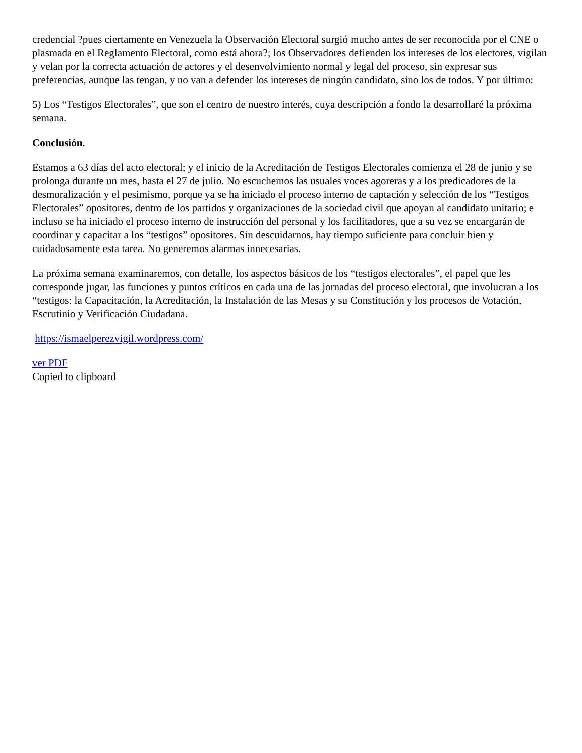credencial ?pues ciertamente en Venezuela la Observación Electoral surgió mucho antes de ser reconocida por el CNE o plasmada en el Reglamento Electoral, como está ahora?; los Observadores defienden los intereses de los electores, vigilan y velan por la correcta actuación de actores y el desenvolvimiento normal y legal del proceso, sin expresar sus preferencias, aunque las tengan, y no van a defender los intereses de ningún candidato, sino los de todos. Y por último:
5) Los “Testigos Electorales”, que son el centro de nuestro interés, cuya descripción a fondo la desarrollaré la próxima semana.
Conclusión.
Estamos a 63 días del acto electoral; y el inicio de la Acreditación de Testigos Electorales comienza el 28 de junio y se prolonga durante un mes, hasta el 27 de julio. No escuchemos las usuales voces agoreras y a los predicadores de la desmoralización y el pesimismo, porque ya se ha iniciado el proceso interno de captación y selección de los “Testigos Electorales” opositores, dentro de los partidos y organizaciones de la sociedad civil que apoyan al candidato unitario; e incluso se ha iniciado el proceso interno de instrucción del personal y los facilitadores, que a su vez se encargarán de coordinar y capacitar a los “testigos” opositores. Sin descuidarnos, hay tiempo suficiente para concluir bien y cuidadosamente esta tarea. No generemos alarmas innecesarias.
La próxima semana examinaremos, con detalle, los aspectos básicos de los “testigos electorales”, el papel que les corresponde jugar, las funciones y puntos críticos en cada una de las jornadas del proceso electoral, que involucran a los “testigos: la Capacitación, la Acreditación, la Instalación de las Mesas y su Constitución y los procesos de Votación, Escrutinio y Verificación Ciudadana.
https://ismaelperezvigil.wordpress.com/
ver PDF
Copied to clipboard